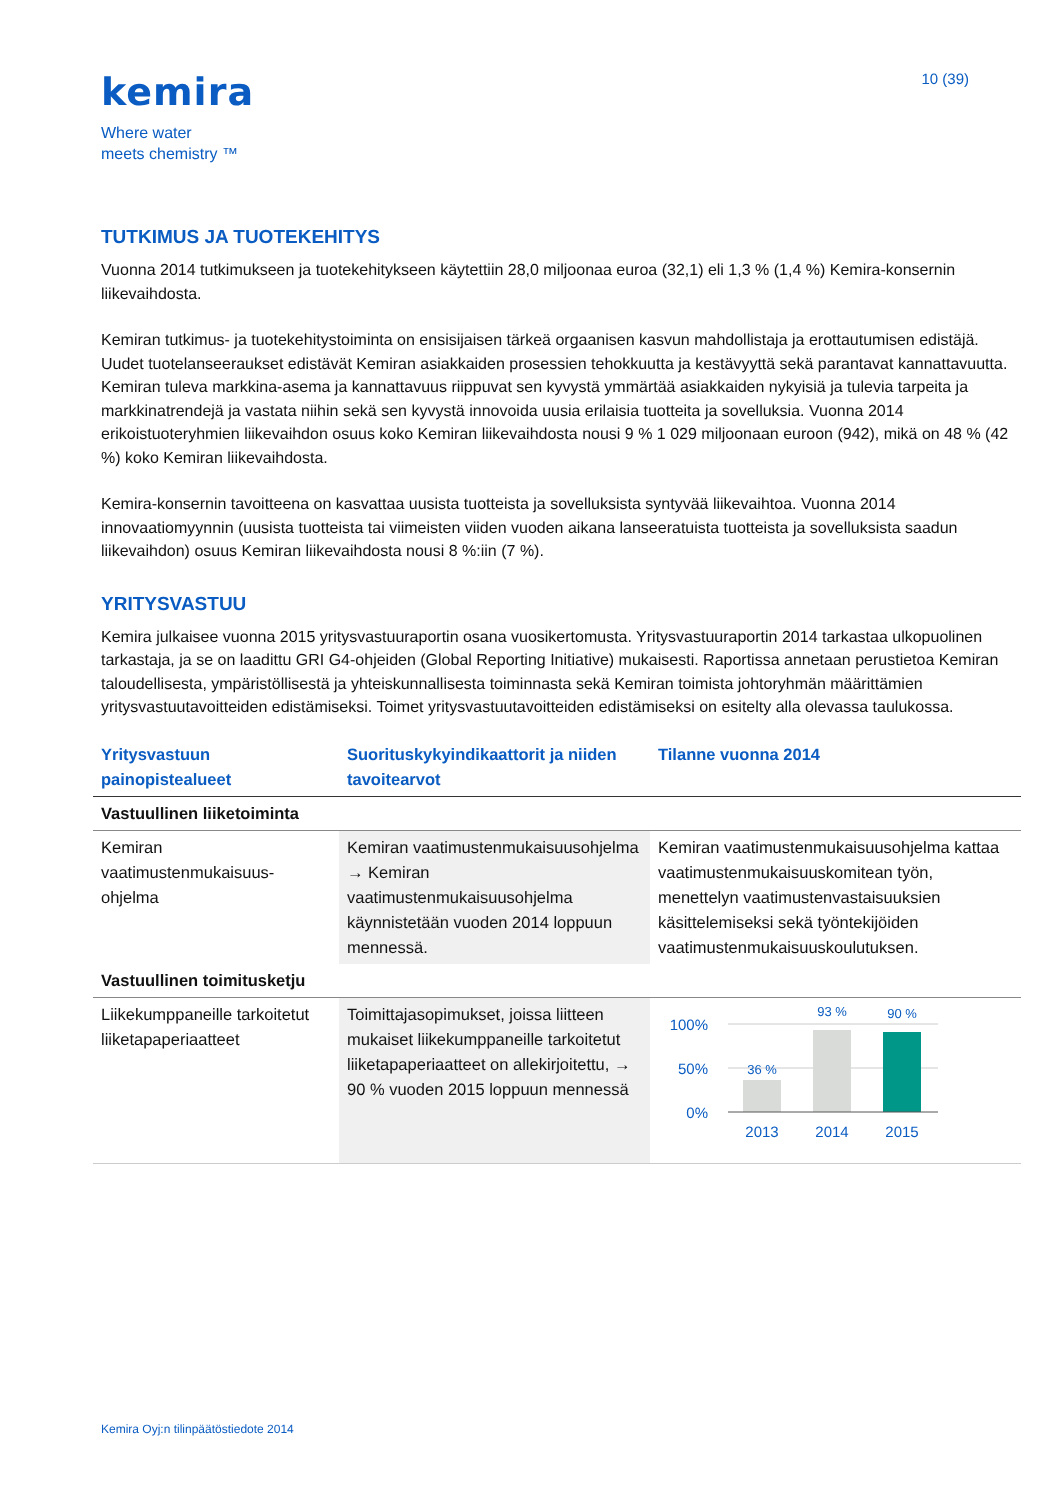kemira
Where water
meets chemistry ™
10 (39)
TUTKIMUS JA TUOTEKEHITYS
Vuonna 2014 tutkimukseen ja tuotekehitykseen käytettiin 28,0 miljoonaa euroa (32,1) eli 1,3 % (1,4 %) Kemira-konsernin liikevaihdosta.
Kemiran tutkimus- ja tuotekehitystoiminta on ensisijaisen tärkeä orgaanisen kasvun mahdollistaja ja erottautumisen edistäjä. Uudet tuotelanseeraukset edistävät Kemiran asiakkaiden prosessien tehokkuutta ja kestävyyttä sekä parantavat kannattavuutta. Kemiran tuleva markkina-asema ja kannattavuus riippuvat sen kyvystä ymmärtää asiakkaiden nykyisiä ja tulevia tarpeita ja markkinatrendejä ja vastata niihin sekä sen kyvystä innovoida uusia erilaisia tuotteita ja sovelluksia. Vuonna 2014 erikoistuoteryhmien liikevaihdon osuus koko Kemiran liikevaihdosta nousi 9 % 1 029 miljoonaan euroon (942), mikä on 48 % (42 %) koko Kemiran liikevaihdosta.
Kemira-konsernin tavoitteena on kasvattaa uusista tuotteista ja sovelluksista syntyvää liikevaihtoa. Vuonna 2014 innovaatiomyynnin (uusista tuotteista tai viimeisten viiden vuoden aikana lanseeratuista tuotteista ja sovelluksista saadun liikevaihdon) osuus Kemiran liikevaihdosta nousi 8 %:iin (7 %).
YRITYSVASTUU
Kemira julkaisee vuonna 2015 yritysvastuuraportin osana vuosikertomusta. Yritysvastuuraportin 2014 tarkastaa ulkopuolinen tarkastaja, ja se on laadittu GRI G4-ohjeiden (Global Reporting Initiative) mukaisesti. Raportissa annetaan perustietoa Kemiran taloudellisesta, ympäristöllisestä ja yhteiskunnallisesta toiminnasta sekä Kemiran toimista johtoryhmän määrittämien yritysvastuutavoitteiden edistämiseksi. Toimet yritysvastuutavoitteiden edistämiseksi on esitelty alla olevassa taulukossa.
| Yritysvastuun painopistealueet | Suorituskykyindikaattorit ja niiden tavoitearvot | Tilanne vuonna 2014 |
| --- | --- | --- |
| Vastuullinen liiketoiminta | | |
| Kemiran vaatimustenmukaisuus-ohjelma | Kemiran vaatimustenmukaisuusohjelma → Kemiran vaatimustenmukaisuusohjelma käynnistetään vuoden 2014 loppuun mennessä. | Kemiran vaatimustenmukaisuusohjelma kattaa vaatimustenmukaisuuskomitean työn, menettelyn vaatimustenvastaisuuksien käsittelemiseksi sekä työntekijöiden vaatimustenmukaisuuskoulutuksen. |
| Vastuullinen toimitusketju | | |
| Liikekumppaneille tarkoitetut liiketapaperiaatteet | Toimittajasopimukset, joissa liitteen mukaiset liikekumppaneille tarkoitetut liiketapaperiaatteet on allekirjoitettu, → 90 % vuoden 2015 loppuun mennessä | 100% 50% 0% 36 % 93 % 90 % 2013 2014 2015 |
Kemira Oyj:n tilinpäätöstiedote 2014